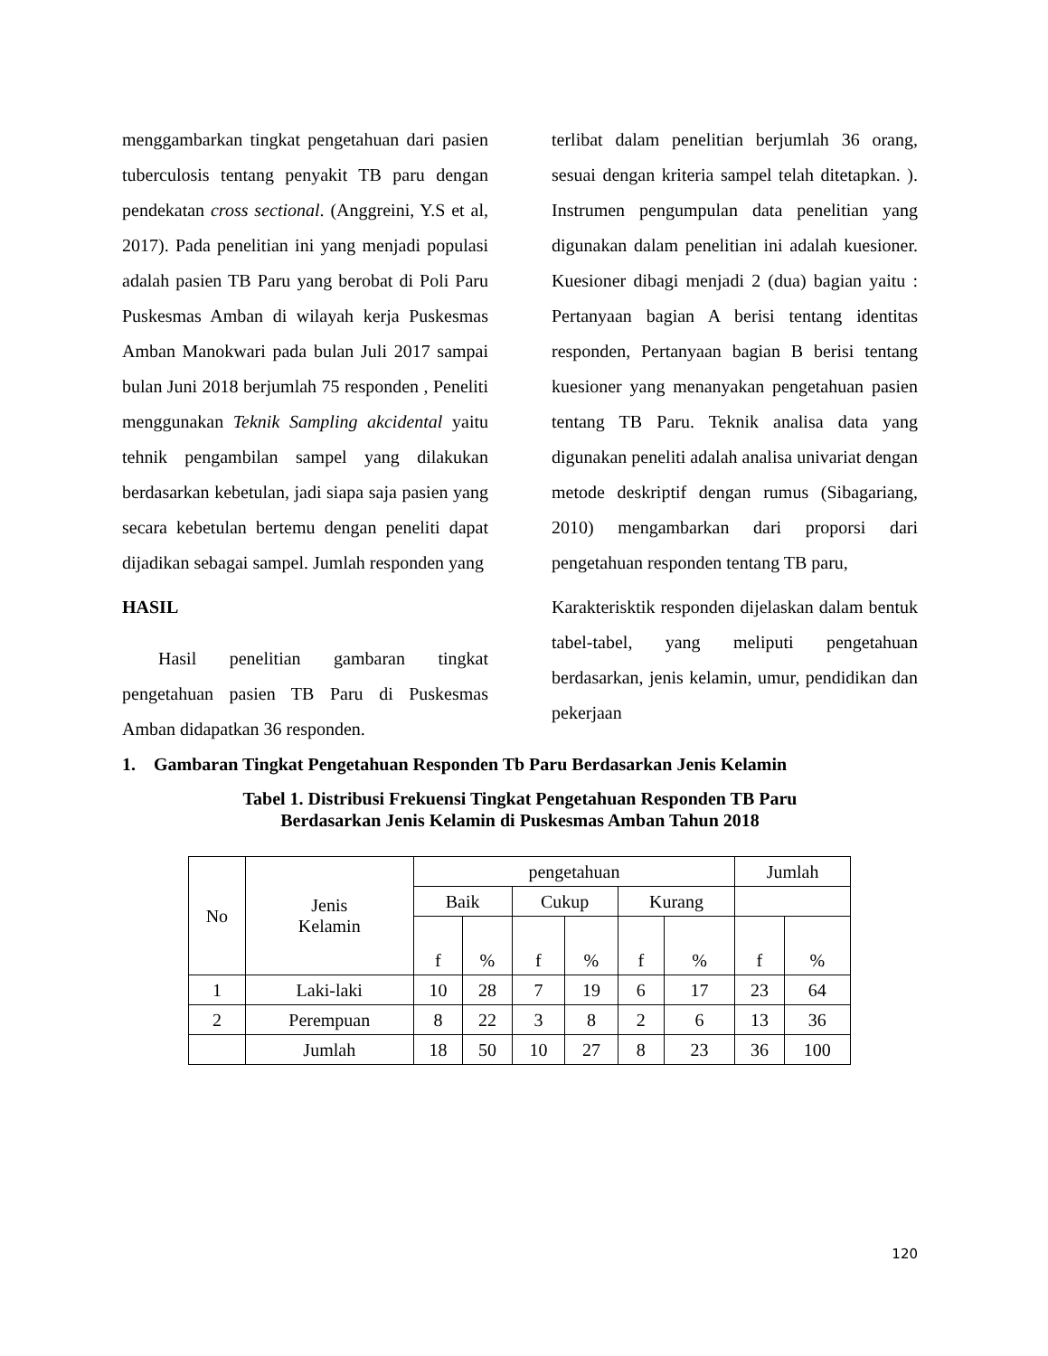menggambarkan tingkat pengetahuan dari pasien tuberculosis tentang penyakit TB paru dengan pendekatan cross sectional. (Anggreini, Y.S et al, 2017). Pada penelitian ini yang menjadi populasi adalah pasien TB Paru yang berobat di Poli Paru Puskesmas Amban di wilayah kerja Puskesmas Amban Manokwari pada bulan Juli 2017 sampai bulan Juni 2018 berjumlah 75 responden , Peneliti menggunakan Teknik Sampling akcidental yaitu tehnik pengambilan sampel yang dilakukan berdasarkan kebetulan, jadi siapa saja pasien yang secara kebetulan bertemu dengan peneliti dapat dijadikan sebagai sampel. Jumlah responden yang
HASIL
Hasil penelitian gambaran tingkat pengetahuan pasien TB Paru di Puskesmas Amban didapatkan 36 responden.
terlibat dalam penelitian berjumlah 36 orang, sesuai dengan kriteria sampel telah ditetapkan. ). Instrumen pengumpulan data penelitian yang digunakan dalam penelitian ini adalah kuesioner. Kuesioner dibagi menjadi 2 (dua) bagian yaitu : Pertanyaan bagian A berisi tentang identitas responden, Pertanyaan bagian B berisi tentang kuesioner yang menanyakan pengetahuan pasien tentang TB Paru. Teknik analisa data yang digunakan peneliti adalah analisa univariat dengan metode deskriptif dengan rumus (Sibagariang, 2010) mengambarkan dari proporsi dari pengetahuan responden tentang TB paru,
Karakterisktik responden dijelaskan dalam bentuk tabel-tabel, yang meliputi pengetahuan berdasarkan, jenis kelamin, umur, pendidikan dan pekerjaan
1. Gambaran Tingkat Pengetahuan Responden Tb Paru Berdasarkan Jenis Kelamin
Tabel 1. Distribusi Frekuensi Tingkat Pengetahuan Responden TB Paru
Berdasarkan Jenis Kelamin di Puskesmas Amban Tahun 2018
| No | Jenis Kelamin | pengetahuan | | | | | | Jumlah | |
| --- | --- | --- | --- | --- | --- | --- | --- | --- | --- |
| | | Baik | | Cukup | | Kurang | | | |
| | | f | % | f | % | f | % | f | % |
| 1 | Laki-laki | 10 | 28 | 7 | 19 | 6 | 17 | 23 | 64 |
| 2 | Perempuan | 8 | 22 | 3 | 8 | 2 | 6 | 13 | 36 |
| | Jumlah | 18 | 50 | 10 | 27 | 8 | 23 | 36 | 100 |
120